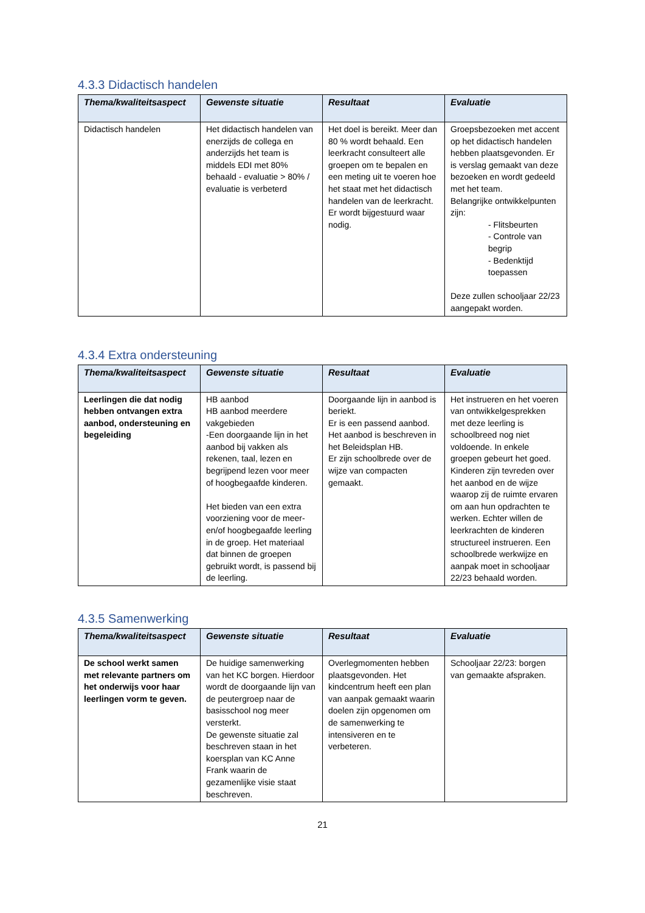4.3.3 Didactisch handelen
| Thema/kwaliteitsaspect | Gewenste situatie | Resultaat | Evaluatie |
| --- | --- | --- | --- |
| Didactisch handelen | Het didactisch handelen van enerzijds de collega en anderzijds het team is middels EDI met 80% behaald - evaluatie > 80% / evaluatie is verbeterd | Het doel is bereikt. Meer dan 80 % wordt behaald. Een leerkracht consulteert alle groepen om te bepalen en een meting uit te voeren hoe het staat met het didactisch handelen van de leerkracht. Er wordt bijgestuurd waar nodig. | Groepsbezoeken met accent op het didactisch handelen hebben plaatsgevonden. Er is verslag gemaakt van deze bezoeken en wordt gedeeld met het team. Belangrijke ontwikkelpunten zijn: - Flitsbeurten - Controle van begrip - Bedenktijd toepassen Deze zullen schooljaar 22/23 aangepakt worden. |
4.3.4 Extra ondersteuning
| Thema/kwaliteitsaspect | Gewenste situatie | Resultaat | Evaluatie |
| --- | --- | --- | --- |
| Leerlingen die dat nodig hebben ontvangen extra aanbod, ondersteuning en begeleiding | HB aanbod HB aanbod meerdere vakgebieden -Een doorgaande lijn in het aanbod bij vakken als rekenen, taal, lezen en begrijpend lezen voor meer of hoogbegaafde kinderen. Het bieden van een extra voorziening voor de meer- en/of hoogbegaafde leerling in de groep. Het materiaal dat binnen de groepen gebruikt wordt, is passend bij de leerling. | Doorgaande lijn in aanbod is beriekt. Er is een passend aanbod. Het aanbod is beschreven in het Beleidsplan HB. Er zijn schoolbrede over de wijze van compacten gemaakt. | Het instrueren en het voeren van ontwikkelgesprekken met deze leerling is schoolbreed nog niet voldoende. In enkele groepen gebeurt het goed. Kinderen zijn tevreden over het aanbod en de wijze waarop zij de ruimte ervaren om aan hun opdrachten te werken. Echter willen de leerkrachten de kinderen structureel instrueren. Een schoolbrede werkwijze en aanpak moet in schooljaar 22/23 behaald worden. |
4.3.5 Samenwerking
| Thema/kwaliteitsaspect | Gewenste situatie | Resultaat | Evaluatie |
| --- | --- | --- | --- |
| De school werkt samen met relevante partners om het onderwijs voor haar leerlingen vorm te geven. | De huidige samenwerking van het KC borgen. Hierdoor wordt de doorgaande lijn van de peutergroep naar de basisschool nog meer versterkt. De gewenste situatie zal beschreven staan in het koersplan van KC Anne Frank waarin de gezamenlijke visie staat beschreven. | Overlegmomenten hebben plaatsgevonden. Het kindcentrum heeft een plan van aanpak gemaakt waarin doelen zijn opgenomen om de samenwerking te intensiveren en te verbeteren. | Schooljaar 22/23: borgen van gemaakte afspraken. |
21